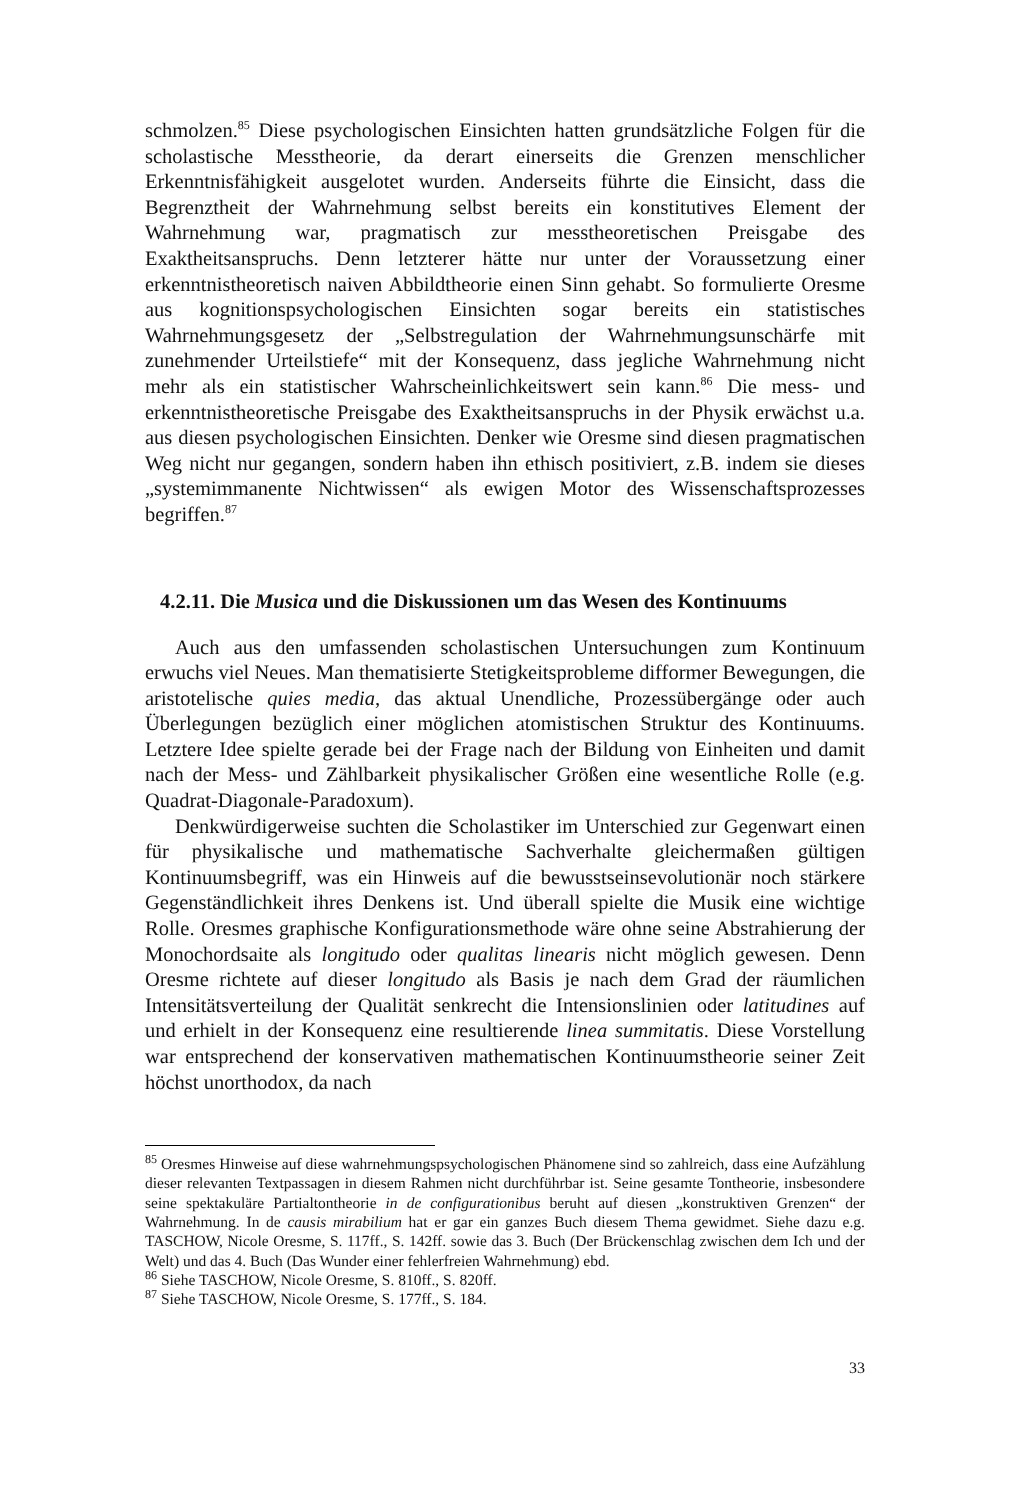schmolzen.<sup>85</sup> Diese psychologischen Einsichten hatten grundsätzliche Folgen für die scholastische Messtheorie, da derart einerseits die Grenzen menschlicher Erkenntnisfähigkeit ausgelotet wurden. Anderseits führte die Einsicht, dass die Begrenztheit der Wahrnehmung selbst bereits ein konstitutives Element der Wahrnehmung war, pragmatisch zur messtheoretischen Preisgabe des Exaktheitsanspruchs. Denn letzterer hätte nur unter der Voraussetzung einer erkenntnistheoretisch naiven Abbildtheorie einen Sinn gehabt. So formulierte Oresme aus kognitionspsychologischen Einsichten sogar bereits ein statistisches Wahrnehmungsgesetz der „Selbstregulation der Wahrnehmungsunschärfe mit zunehmender Urteilstiefe“ mit der Konsequenz, dass jegliche Wahrnehmung nicht mehr als ein statistischer Wahrscheinlichkeitswert sein kann.<sup>86</sup> Die mess- und erkenntnistheoretische Preisgabe des Exaktheitsanspruchs in der Physik erwächst u.a. aus diesen psychologischen Einsichten. Denker wie Oresme sind diesen pragmatischen Weg nicht nur gegangen, sondern haben ihn ethisch positiviert, z.B. indem sie dieses „systemimmanente Nichtwissen“ als ewigen Motor des Wissenschaftsprozesses begriffen.<sup>87</sup>
4.2.11. Die Musica und die Diskussionen um das Wesen des Kontinuums
Auch aus den umfassenden scholastischen Untersuchungen zum Kontinuum erwuchs viel Neues. Man thematisierte Stetigkeitsprobleme difformer Bewegungen, die aristotelische quies media, das aktual Unendliche, Prozessübergänge oder auch Überlegungen bezüglich einer möglichen atomistischen Struktur des Kontinuums. Letztere Idee spielte gerade bei der Frage nach der Bildung von Einheiten und damit nach der Mess- und Zählbarkeit physikalischer Größen eine wesentliche Rolle (e.g. Quadrat-Diagonale-Paradoxum).
Denkwürdigerweise suchten die Scholastiker im Unterschied zur Gegenwart einen für physikalische und mathematische Sachverhalte gleichermaßen gültigen Kontinuumsbegriff, was ein Hinweis auf die bewusstseinsevolutionär noch stärkere Gegenständlichkeit ihres Denkens ist. Und überall spielte die Musik eine wichtige Rolle. Oresmes graphische Konfigurationsmethode wäre ohne seine Abstrahierung der Monochordsaite als longitudo oder qualitas linearis nicht möglich gewesen. Denn Oresme richtete auf dieser longitudo als Basis je nach dem Grad der räumlichen Intensitätsverteilung der Qualität senkrecht die Intensionslinien oder latitudines auf und erhielt in der Konsequenz eine resultierende linea summitatis. Diese Vorstellung war entsprechend der konservativen mathematischen Kontinuumstheorie seiner Zeit höchst unorthodox, da nach
<sup>85</sup> Oresmes Hinweise auf diese wahrnehmungspsychologischen Phänomene sind so zahlreich, dass eine Aufzählung dieser relevanten Textpassagen in diesem Rahmen nicht durchführbar ist. Seine gesamte Tontheorie, insbesondere seine spektakuläre Partialtontheorie in de configurationibus beruht auf diesen „konstruktiven Grenzen“ der Wahrnehmung. In de causis mirabilium hat er gar ein ganzes Buch diesem Thema gewidmet. Siehe dazu e.g. TASCHOW, Nicole Oresme, S. 117ff., S. 142ff. sowie das 3. Buch (Der Brückenschlag zwischen dem Ich und der Welt) und das 4. Buch (Das Wunder einer fehlerfreien Wahrnehmung) ebd.
<sup>86</sup> Siehe TASCHOW, Nicole Oresme, S. 810ff., S. 820ff.
<sup>87</sup> Siehe TASCHOW, Nicole Oresme, S. 177ff., S. 184.
33